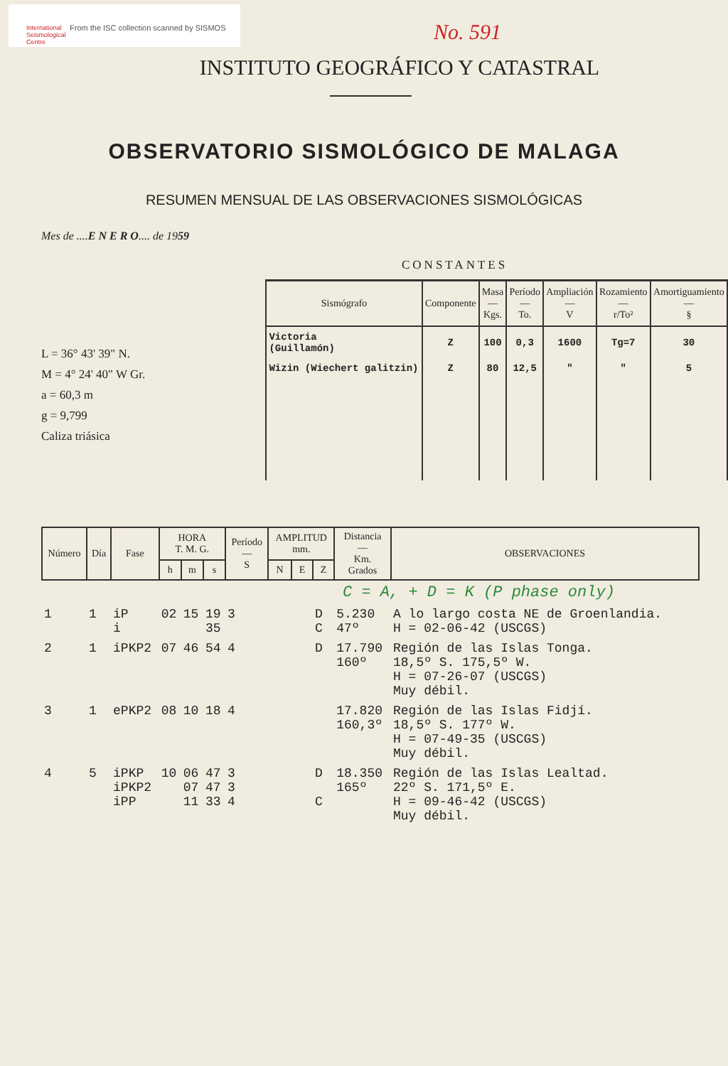International
Seismological
Centre
From the ISC collection scanned by SISMOS
No. 591
INSTITUTO GEOGRÁFICO Y CATASTRAL
OBSERVATORIO SISMOLÓGICO DE MALAGA
RESUMEN MENSUAL DE LAS OBSERVACIONES SISMOLÓGICAS
Mes de ....E N E R O.... de 1959
CONSTANTES
L = 36° 43' 39" N.
M = 4° 24' 40" W Gr.
a = 60,3 m
g = 9,799
Caliza triásica
| Sismógrafo | Componente | Masa — Kgs. | Período — To. | Ampliación — V | Rozamiento — r/To² | Amortiguamiento — § |
| --- | --- | --- | --- | --- | --- | --- |
| Victoria (Guillamón) | Z | 100 | 0,3 | 1600 | Tg=7 | 30 |
| Wizin (Wiechert galitzin) | Z | 80 | 12,5 | " | " | 5 |
| Número | Día | Fase | HORA T. M. G. | | | Período — S | AMPLITUD mm. | | | Distancia — Km. Grados | OBSERVACIONES |
| --- | --- | --- | --- | --- | --- | --- | --- | --- | --- | --- | --- |
| | | | h | m | s | | N | E | Z | | |
| C = A, + D = K (P phase only) | | | | | | | | | | | |
| 1 | 1 | iP i | 02 | 15 | 19 35 | 3 | | | D C | 5.230 47º | A lo largo costa NE de Groenlandia. H = 02-06-42 (USCGS) |
| 2 | 1 | iPKP2 | 07 | 46 | 54 | 4 | | | D | 17.790 160º | Región de las Islas Tonga. 18,5º S. 175,5º W. H = 07-26-07 (USCGS) Muy débil. |
| 3 | 1 | ePKP2 | 08 | 10 | 18 | 4 | | | | 17.820 160,3º | Región de las Islas Fidjí. 18,5º S. 177º W. H = 07-49-35 (USCGS) Muy débil. |
| 4 | 5 | iPKP iPKP2 iPP | 10 | 06 07 11 | 47 47 33 | 3 3 4 | | | D C | 18.350 165º | Región de las Islas Lealtad. 22º S. 171,5º E. H = 09-46-42 (USCGS) Muy débil. |